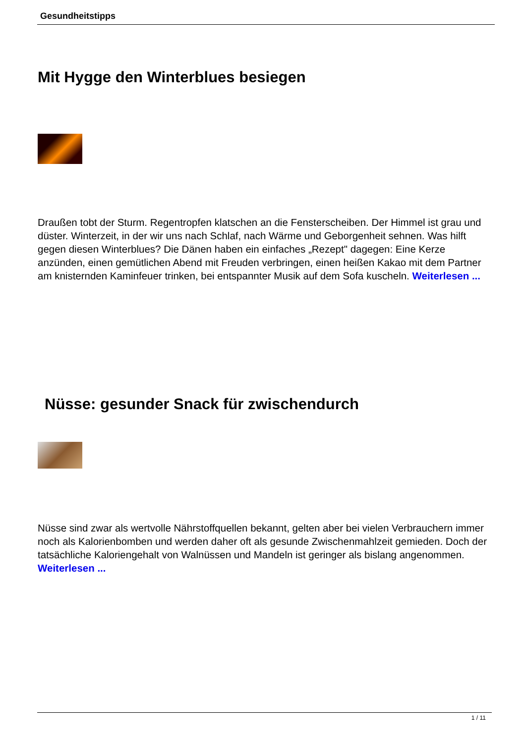Gesundheitstipps
Mit Hygge den Winterblues besiegen
Draußen tobt der Sturm. Regentropfen klatschen an die Fensterscheiben. Der Himmel ist grau und düster. Winterzeit, in der wir uns nach Schlaf, nach Wärme und Geborgenheit sehnen. Was hilft gegen diesen Winterblues? Die Dänen haben ein einfaches „Rezept" dagegen: Eine Kerze anzünden, einen gemütlichen Abend mit Freuden verbringen, einen heißen Kakao mit dem Partner am knisternden Kaminfeuer trinken, bei entspannter Musik auf dem Sofa kuscheln. Weiterlesen ...
Nüsse: gesunder Snack für zwischendurch
Nüsse sind zwar als wertvolle Nährstoffquellen bekannt, gelten aber bei vielen Verbrauchern immer noch als Kalorienbomben und werden daher oft als gesunde Zwischenmahlzeit gemieden. Doch der tatsächliche Kaloriengehalt von Walnüssen und Mandeln ist geringer als bislang angenommen. Weiterlesen ...
1 / 11